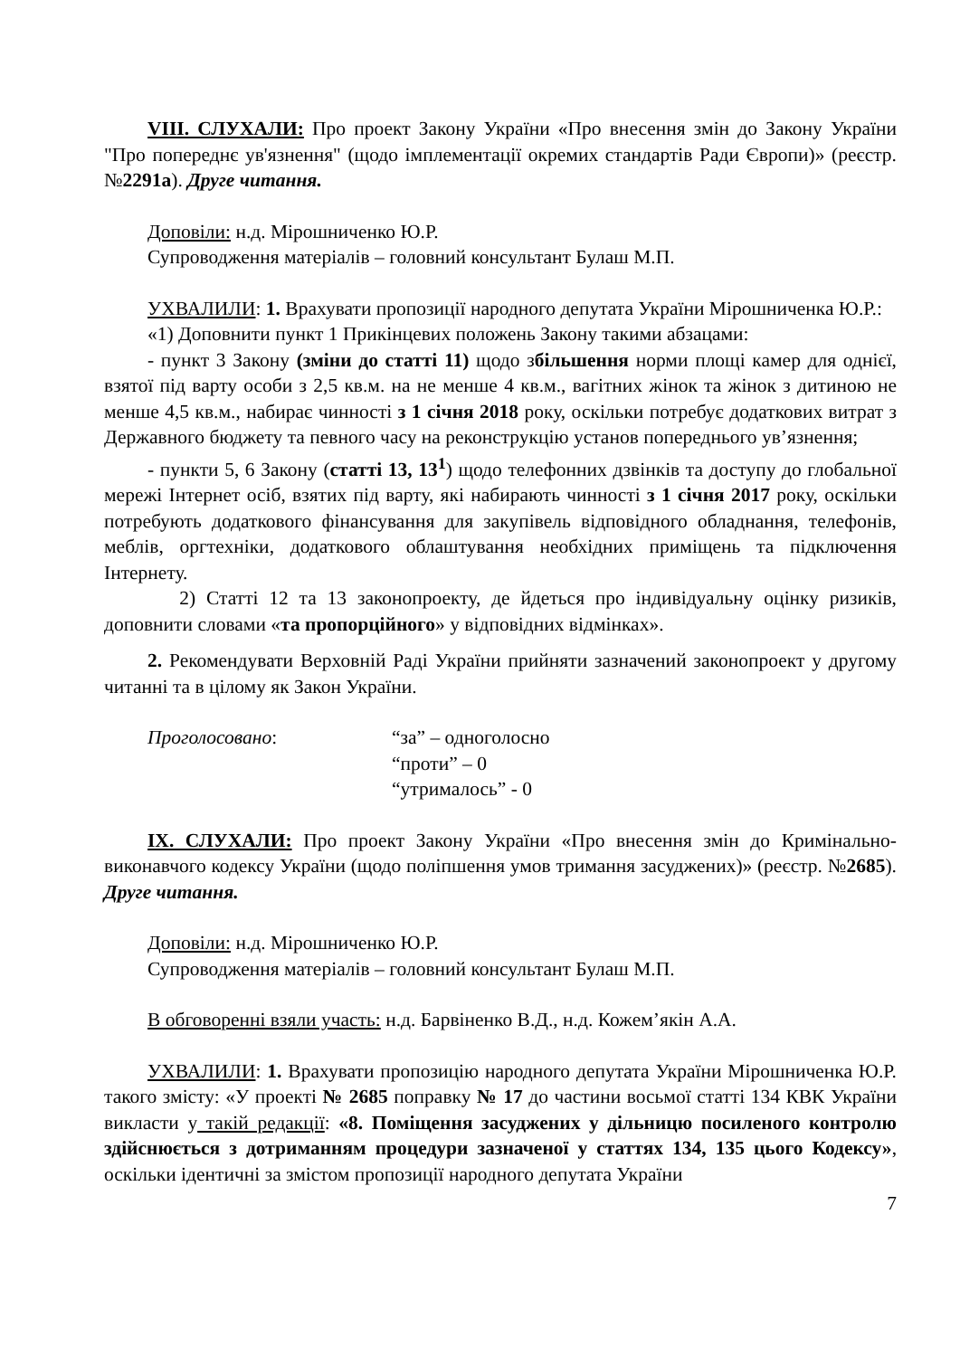VIII. СЛУХАЛИ: Про проект Закону України «Про внесення змін до Закону України "Про попереднє ув'язнення" (щодо імплементації окремих стандартів Ради Європи)» (реєстр. №2291а). Друге читання.
Доповіли: н.д. Мірошниченко Ю.Р.
Супроводження матеріалів – головний консультант Булаш М.П.
УХВАЛИЛИ: 1. Врахувати пропозиції народного депутата України Мірошниченка Ю.Р.:
«1) Доповнити пункт 1 Прикінцевих положень Закону такими абзацами:
- пункт 3 Закону (зміни до статті 11) щодо збільшення норми площі камер для однієї, взятої під варту особи з 2,5 кв.м. на не менше 4 кв.м., вагітних жінок та жінок з дитиною не менше 4,5 кв.м., набирає чинності з 1 січня 2018 року, оскільки потребує додаткових витрат з Державного бюджету та певного часу на реконструкцію установ попереднього ув’язнення;
- пункти 5, 6 Закону (статті 13, 13<sup>1</sup>) щодо телефонних дзвінків та доступу до глобальної мережі Інтернет осіб, взятих під варту, які набирають чинності з 1 січня 2017 року, оскільки потребують додаткового фінансування для закупівель відповідного обладнання, телефонів, меблів, оргтехніки, додаткового облаштування необхідних приміщень та підключення Інтернету.
2) Статті 12 та 13 законопроекту, де йдеться про індивідуальну оцінку ризиків, доповнити словами «та пропорційного» у відповідних відмінках».
2. Рекомендувати Верховній Раді України прийняти зазначений законопроект у другому читанні та в цілому як Закон України.
Проголосовано: “за” – одноголосно
“проти” – 0
“утрималось” - 0
IX. СЛУХАЛИ: Про проект Закону України «Про внесення змін до Кримінально-виконавчого кодексу України (щодо поліпшення умов тримання засуджених)» (реєстр. №2685). Друге читання.
Доповіли: н.д. Мірошниченко Ю.Р.
Супроводження матеріалів – головний консультант Булаш М.П.
В обговоренні взяли участь: н.д. Барвіненко В.Д., н.д. Кожем’якін А.А.
УХВАЛИЛИ: 1. Врахувати пропозицію народного депутата України Мірошниченка Ю.Р. такого змісту: «У проекті № 2685 поправку № 17 до частини восьмої статті 134 КВК України викласти у такій редакції: «8. Поміщення засуджених у дільницю посиленого контролю здійснюється з дотриманням процедури зазначеної у статтях 134, 135 цього Кодексу», оскільки ідентичні за змістом пропозиції народного депутата України
7